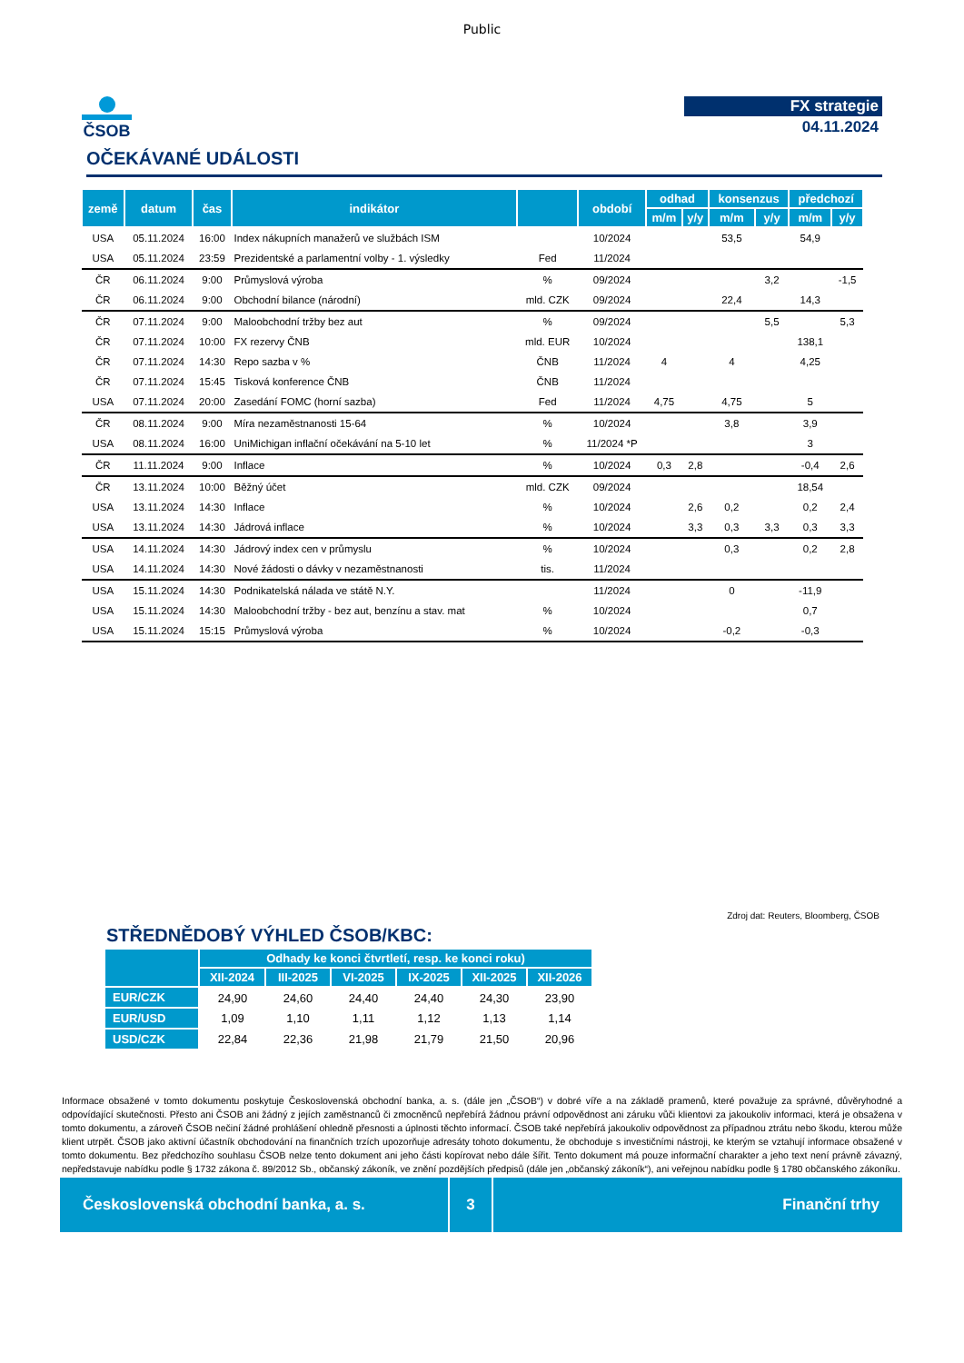Public
ČSOB FX strategie
04.11.2024
OČEKÁVANÉ UDÁLOSTI
| země | datum | čas | indikátor | | období | odhad | | konsenzus | | předchozí | |
| --- | --- | --- | --- | --- | --- | --- | --- | --- | --- | --- | --- |
| | | | | | | m/m | y/y | m/m | y/y | m/m | y/y |
| USA | 05.11.2024 | 16:00 | Index nákupních manažerů ve službách ISM | | 10/2024 | | | 53,5 | | 54,9 | |
| USA | 05.11.2024 | 23:59 | Prezidentské a parlamentní volby - 1. výsledky | Fed | 11/2024 | | | | | | |
| ČR | 06.11.2024 | 9:00 | Průmyslová výroba | % | 09/2024 | | | | 3,2 | | -1,5 |
| ČR | 06.11.2024 | 9:00 | Obchodní bilance (národní) | mld. CZK | 09/2024 | | | 22,4 | | 14,3 | |
| ČR | 07.11.2024 | 9:00 | Maloobchodní tržby bez aut | % | 09/2024 | | | | 5,5 | | 5,3 |
| ČR | 07.11.2024 | 10:00 | FX rezervy ČNB | mld. EUR | 10/2024 | | | | | 138,1 | |
| ČR | 07.11.2024 | 14:30 | Repo sazba v % | ČNB | 11/2024 | 4 | | 4 | | 4,25 | |
| ČR | 07.11.2024 | 15:45 | Tisková konference ČNB | ČNB | 11/2024 | | | | | | |
| USA | 07.11.2024 | 20:00 | Zasedání FOMC (horní sazba) | Fed | 11/2024 | 4,75 | | 4,75 | | 5 | |
| ČR | 08.11.2024 | 9:00 | Míra nezaměstnanosti 15-64 | % | 10/2024 | | | 3,8 | | 3,9 | |
| USA | 08.11.2024 | 16:00 | UniMichigan inflační očekávání na 5-10 let | % | 11/2024 *P | | | | | 3 | |
| ČR | 11.11.2024 | 9:00 | Inflace | % | 10/2024 | 0,3 | 2,8 | | | -0,4 | 2,6 |
| ČR | 13.11.2024 | 10:00 | Běžný účet | mld. CZK | 09/2024 | | | | | 18,54 | |
| USA | 13.11.2024 | 14:30 | Inflace | % | 10/2024 | | 2,6 | 0,2 | | 0,2 | 2,4 |
| USA | 13.11.2024 | 14:30 | Jádrová inflace | % | 10/2024 | | 3,3 | 0,3 | 3,3 | 0,3 | 3,3 |
| USA | 14.11.2024 | 14:30 | Jádrový index cen v průmyslu | % | 10/2024 | | | 0,3 | | 0,2 | 2,8 |
| USA | 14.11.2024 | 14:30 | Nové žádosti o dávky v nezaměstnanosti | tis. | 11/2024 | | | | | | |
| USA | 15.11.2024 | 14:30 | Podnikatelská nálada ve státě N.Y. | | 11/2024 | | | 0 | | -11,9 | |
| USA | 15.11.2024 | 14:30 | Maloobchodní tržby - bez aut, benzínu a stav. mat | % | 10/2024 | | | | | 0,7 | |
| USA | 15.11.2024 | 15:15 | Průmyslová výroba | % | 10/2024 | | | -0,2 | | -0,3 | |
Zdroj dat: Reuters, Bloomberg, ČSOB
STŘEDNĚDOBÝ VÝHLED ČSOB/KBC:
| | Odhady ke konci čtvrtletí, resp. ke konci roku) | | | | | |
| --- | --- | --- | --- | --- | --- | --- |
| | XII-2024 | III-2025 | VI-2025 | IX-2025 | XII-2025 | XII-2026 |
| EUR/CZK | 24,90 | 24,60 | 24,40 | 24,40 | 24,30 | 23,90 |
| EUR/USD | 1,09 | 1,10 | 1,11 | 1,12 | 1,13 | 1,14 |
| USD/CZK | 22,84 | 22,36 | 21,98 | 21,79 | 21,50 | 20,96 |
Informace obsažené v tomto dokumentu poskytuje Československá obchodní banka, a. s. (dále jen „ČSOB“) v dobré víře a na základě pramenů, které považuje za správné, důvěryhodné a odpovídající skutečnosti. Přesto ani ČSOB ani žádný z jejích zaměstnanců či zmocněnců nepřebírá žádnou právní odpovědnost ani záruku vůči klientovi za jakoukoliv informaci, která je obsažena v tomto dokumentu, a zároveň ČSOB nečiní žádné prohlášení ohledně přesnosti a úplnosti těchto informací. ČSOB také nepřebírá jakoukoliv odpovědnost za případnou ztrátu nebo škodu, kterou může klient utrpět. ČSOB jako aktivní účastník obchodování na finančních trzích upozorňuje adresáty tohoto dokumentu, že obchoduje s investičními nástroji, ke kterým se vztahují informace obsažené v tomto dokumentu. Bez předchozího souhlasu ČSOB nelze tento dokument ani jeho části kopírovat nebo dále šířit. Tento dokument má pouze informační charakter a jeho text není právně závazný, nepředstavuje nabídku podle § 1732 zákona č. 89/2012 Sb., občanský zákoník, ve znění pozdějších předpisů (dále jen „občanský zákoník“), ani veřejnou nabídku podle § 1780 občanského zákoníku.
Československá obchodní banka, a. s. 3 Finanční trhy